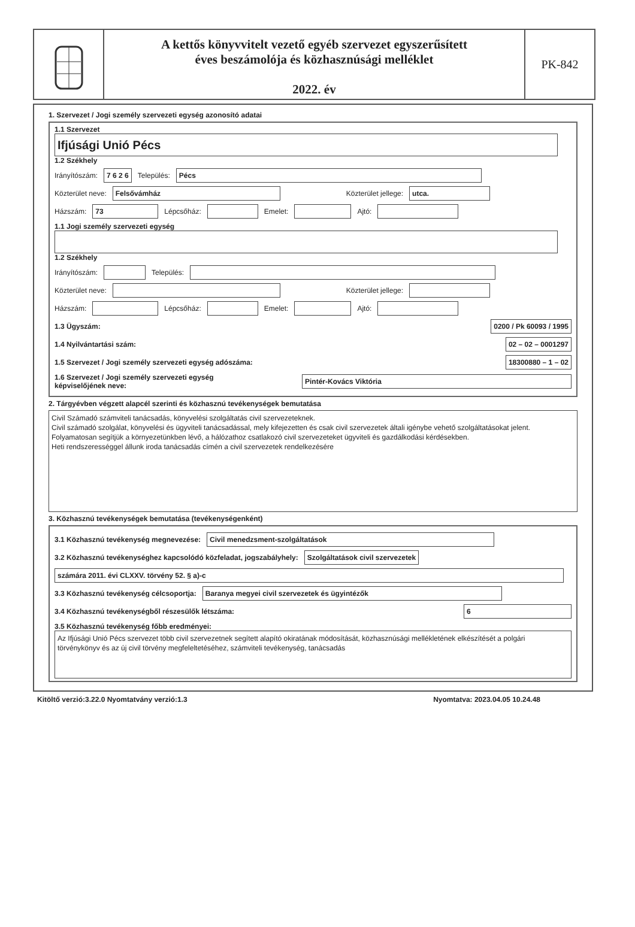A kettős könyvvitelt vezető egyéb szervezet egyszerűsített
éves beszámolója és közhasznúsági melléklet
2022. év
PK-842
1. Szervezet / Jogi személy szervezeti egység azonosító adatai
1.1 Szervezet
Ifjúsági Unió Pécs
1.2 Székhely
Irányítószám: 7 6 2 6 Település: Pécs
Közterület neve: Felsővámház Közterület jellege: utca.
Házszám: 73 Lépcsőház: Emelet: Ajtó:
1.1 Jogi személy szervezeti egység
1.2 Székhely
Irányítószám: Település:
Közterület neve: Közterület jellege:
Házszám: Lépcsőház: Emelet: Ajtó:
1.3 Ügyszám: 0200 / Pk 60093 / 1995
1.4 Nyilvántartási szám: 02 – 02 – 0001297
1.5 Szervezet / Jogi személy szervezeti egység adószáma: 18300880 – 1 – 02
1.6 Szervezet / Jogi személy szervezeti egység
képviselőjének neve: Pintér-Kovács Viktória
2. Tárgyévben végzett alapcél szerinti és közhasznú tevékenységek bemutatása
Civil Számadó számviteli tanácsadás, könyvelési szolgáltatás civil szervezeteknek.
Civil számadó szolgálat, könyvelési és ügyviteli tanácsadással, mely kifejezetten és csak civil szervezetek általi igénybe vehető szolgáltatásokat jelent.
Folyamatosan segítjük a környezetünkben lévő, a hálózathoz csatlakozó civil szervezeteket ügyviteli és gazdálkodási kérdésekben.
Heti rendszerességgel állunk iroda tanácsadás címén a civil szervezetek rendelkezésére
3. Közhasznú tevékenységek bemutatása (tevékenységenként)
3.1 Közhasznú tevékenység megnevezése: Civil menedzsment-szolgáltatások
3.2 Közhasznú tevékenységhez kapcsolódó közfeladat, jogszabályhely: Szolgáltatások civil szervezetek
számára 2011. évi CLXXV. törvény 52. § a)-c
3.3 Közhasznú tevékenység célcsoportja: Baranya megyei civil szervezetek és ügyintézők
3.4 Közhasznú tevékenységből részesülők létszáma: 6
3.5 Közhasznú tevékenység főbb eredményei:
Az Ifjúsági Unió Pécs szervezet több civil szervezetnek segített alapító okiratának módosítását, közhasznúsági mellékletének elkészítését a polgári törvénykönyv és az új civil törvény megfeleltetéséhez, számviteli tevékenység, tanácsadás
Kitöltő verzió:3.22.0 Nyomtatvány verzió:1.3 Nyomtatva: 2023.04.05 10.24.48